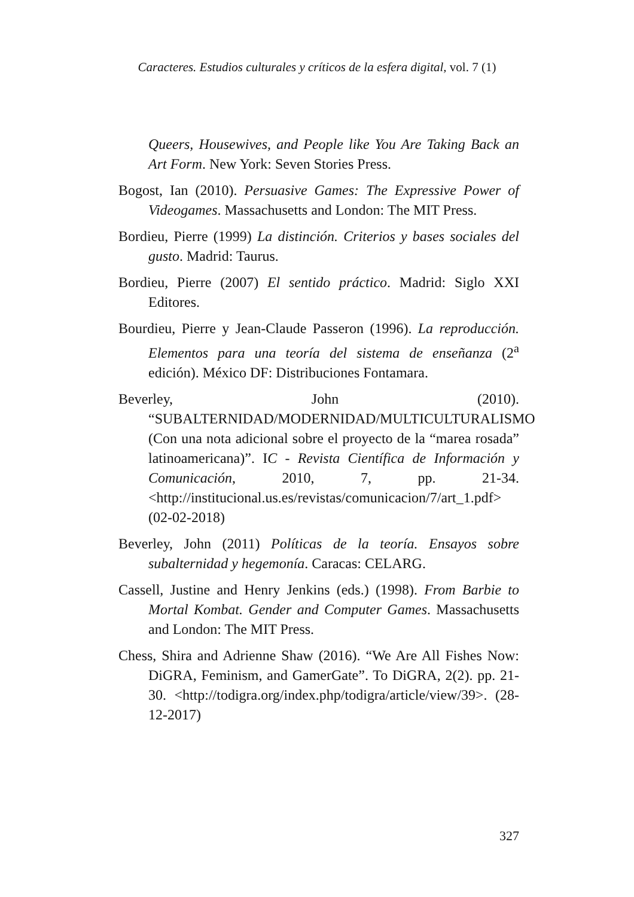Caracteres. Estudios culturales y críticos de la esfera digital, vol. 7 (1)
Queers, Housewives, and People like You Are Taking Back an Art Form. New York: Seven Stories Press.
Bogost, Ian (2010). Persuasive Games: The Expressive Power of Videogames. Massachusetts and London: The MIT Press.
Bordieu, Pierre (1999) La distinción. Criterios y bases sociales del gusto. Madrid: Taurus.
Bordieu, Pierre (2007) El sentido práctico. Madrid: Siglo XXI Editores.
Bourdieu, Pierre y Jean-Claude Passeron (1996). La reproducción. Elementos para una teoría del sistema de enseñanza (2<sup>a</sup> edición). México DF: Distribuciones Fontamara.
Beverley, John (2010). “SUBALTERNIDAD/MODERNIDAD/MULTICULTURALISMO (Con una nota adicional sobre el proyecto de la “marea rosada” latinoamericana)”. IC - Revista Científica de Información y Comunicación, 2010, 7, pp. 21-34. <http://institucional.us.es/revistas/comunicacion/7/art_1.pdf> (02-02-2018)
Beverley, John (2011) Políticas de la teoría. Ensayos sobre subalternidad y hegemonía. Caracas: CELARG.
Cassell, Justine and Henry Jenkins (eds.) (1998). From Barbie to Mortal Kombat. Gender and Computer Games. Massachusetts and London: The MIT Press.
Chess, Shira and Adrienne Shaw (2016). “We Are All Fishes Now: DiGRA, Feminism, and GamerGate”. To DiGRA, 2(2). pp. 21-30. <http://todigra.org/index.php/todigra/article/view/39>. (28-12-2017)
327